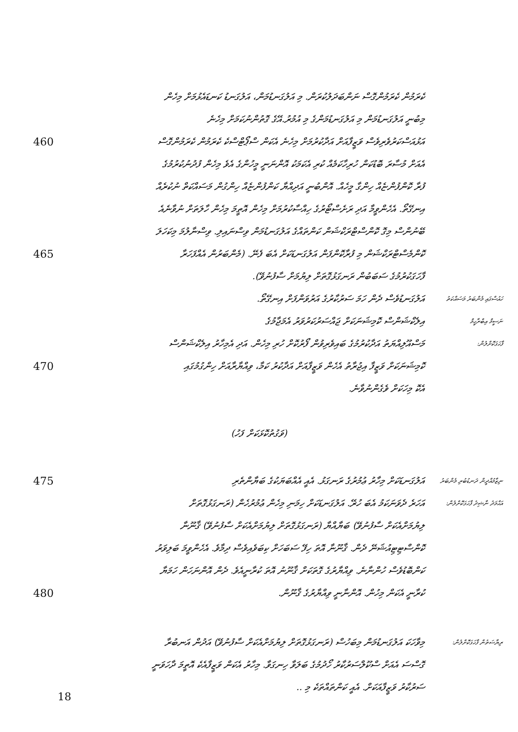ކެރަމުން ކެރަމުންގޮސް ނަންބަދަލުކުރަން. މި އަލުގަނޑުމަން، އަލުގަނޑު ކަނޑައެޅުމަށް މިހެން
މިބުނީ އަލުގަނޑުމަން މި އަލުގަނޑުމަންގެ މި އުމުރު.އޭގެ ގޮތުންނުކަމަށް މިހެނެ
460
އަޅުއަސްކަރުވެރިވެސް ވަޒީފާއަށް އަދާކުރުމަށް މިހެނެ އެކަން ސްޕޯޓްސްކެ ކެރަމުން ކެރަމުންގޮސް
އެއަށް މުސާރަ ބޮޑުކަން ހުރިހާކަމެއް ކުރި އެކަމަކު އޮންނަނީ މީހުންގެ އެވެ މިހެން ފުދުނުކުރުމުގެ
ފުރާ ކޮންފުންޏެއް ހިންގާ މީހެއް. އޮންބުނީ އަދިއްޔާ ކަންފުންޏެއް ހިންގުން މަސައްކަތް ނުކުރެއް
އިނގޭތޯ. އެހެންވީމާ އަދި ރަށެސްޓޯރުގެ ހިއްސާކުރުމަށް މިހެން އޮތީމަ މިހެން ހާލަތަށް ނުވާނެއެ
ބޭނުންސް މިގޮ ކޮންސްޓްރަކްޝަން ކަންތައްގެ އަލުގަނޑުމަން ވިސްނައިލި. ވިސްނާލުމަ މިކަހަލަ
465
ކޮންމެސްޓްރަކްޝަން މި ފުރާކޮންފަން އަލުގަނޑަކަށް އެބަ ފެނޭ. (މެންބަރުން އެއްފަހަރާ
ފާހަގަކުރުމުގެ ސަބަބުން ރަނގަޅުގޮތަށް ލިޔުމަށް ސާފުނުވޭ).
އަލުގަނޑުވެސް ދެން ހަމަ ސަރުކާރުގެ އަރުވަންފަށް އިނގޭތޯ.
ހައުސްގައި މެންބަރު މަސައްކަތު
އިލެކްޝަންސް ކޮމިޝަނަކަށް ޖައްސަރުކަރުވަރު އެމަޖާމުގެ
ނަސީމް އިބްރާހީމް
މަސްއޫލިއްޔަތު އަދާކުރުމުގެ ބައިވެރިވުން ފޯރުކޮށް ހުރި މިހެން. އަދި އެމިހާރު އިލެކްޝަންސް
ފާހަގަކޮށްލުން:
470
ކޮމިޝަނަކަށް ވަޒީފާ އިޖުރާތު އެހެން ވަޒީފާއަށް އަދާކުރު ކަމާ، ވިއްޔާރާއަށް ހިންގުމުގައި
އެކޮ މިހަކަށް ވެގެންނުވާނެ.
(ވަގުތުކޮޅަކަށް ފަހު)
475
އަލުގަނޑަކަށް މިހާރު ޢުމުރުގެ ރަނގަޅު. އެއީ އެއްބަޔަކުގެ ބަޔާންތެރި
ނިޒާމުއްދީން ދަނޑުބުރި މެންބަރު
އަހަރެ ދެވަނަކަމު އެބަ ހުރޭ. އަލުގަނޑަކަށް ހިމަނި މިހެން ޢުމުރުހެން (ރަނގަޅުގޮތަށް
އަޙްމަދު ނާޝިދު ފާހަގަކޮށްލުން:
ލިޔުމަށްއެކަށް ސާފުނުވޭ) ބަޔާއްޔާ (ރަނގަޅުގޮތަށް ލިޔުމަށްއެކަށް ސާފުނުވޭ) ޤާނޫނާ
ކޮންސްޓިޓިއުޝަނޭ ދެން. ޤާނޫނާ އޮތަ ހިފޭ ސަބަހަށް ކިބަވެއިވެސް ދިމާވެ. އެހެންވީމަ ބަލިވަރު
ކަންބޮޑުވެސް ހުންނާނެ. ވިއްޔާރުގެ ގޮތަކަށް ޤާނޫނު އޮތަ ކުރާނީއެވެ. ދެން އޮންނަހަން ހަމަޔާ
480
ކުރާނީ އެކަން މިހުން. އޮންނާނީ ވިއްޔާރުގެ ޤާނޫން.
މިވާހަކަ އަލުގަނޑުމަން މިބަހުސް (ރަނގަޅުގޮތަށް ލިޔުމަށްއެކަށް ސާފުނުވޭ) އަދުން އަނބުރާ
ރިޔާސަތުން ފާހަގަކޮށްލުން:
ގޮސްސަ އެއަށް ސްކޫލްސަރުކާރު ހޯދުމުގެ ބަލަވާ ހިނގަވާ. މިހާރު އެކަން ވަޒީފާއެކެ އޮތީމަ ދާހަވަނީ
ސަރުކާރު ވަޒީފާއަކަށް. އެއީ ކަންތައްތަކެ މި ..
18